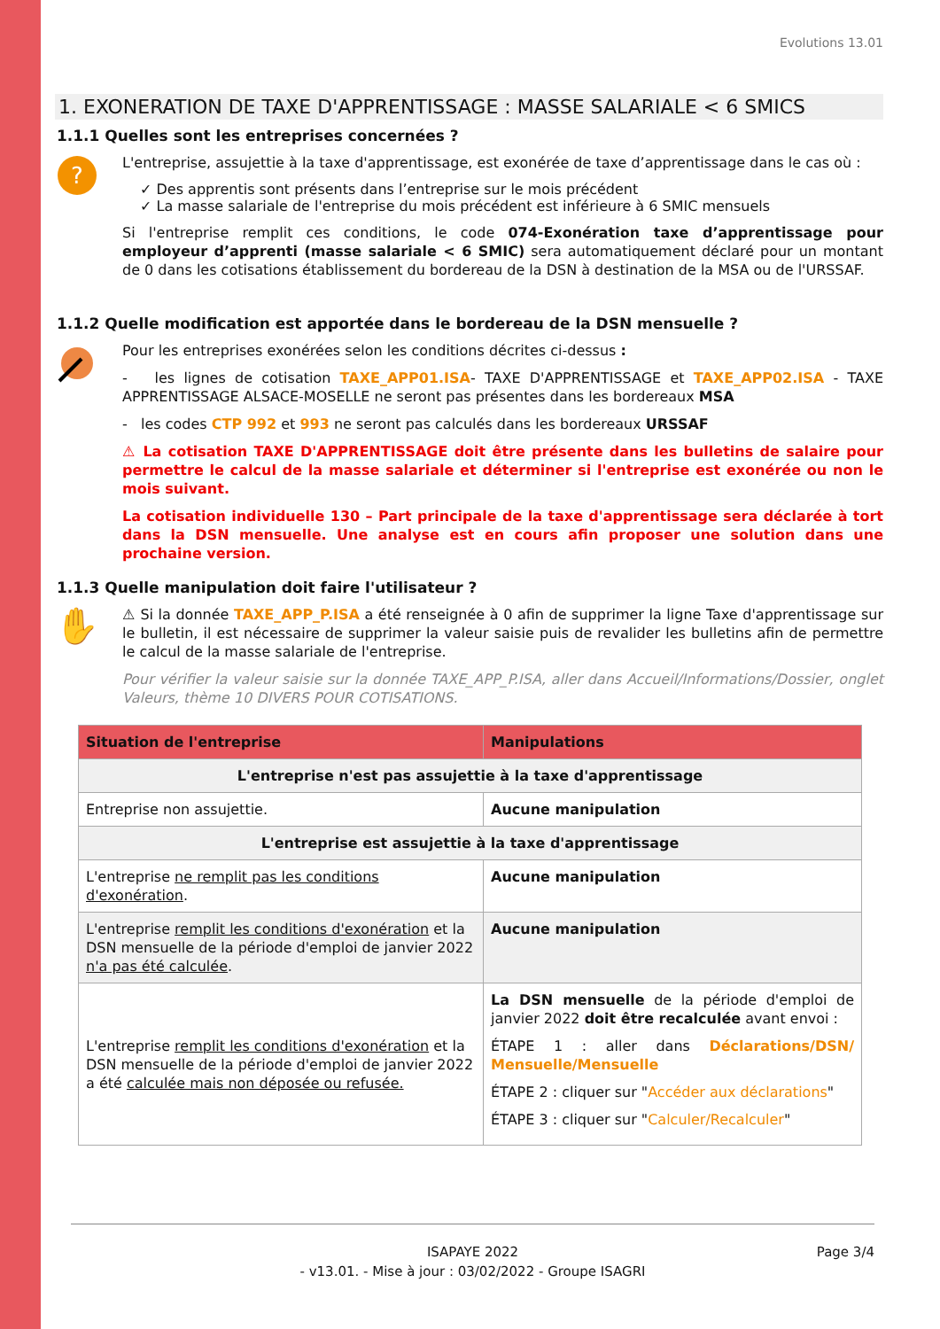Evolutions 13.01
1. EXONERATION DE TAXE D'APPRENTISSAGE : MASSE SALARIALE < 6 SMICS
1.1.1 Quelles sont les entreprises concernées ?
?
L'entreprise, assujettie à la taxe d'apprentissage, est exonérée de taxe d’apprentissage dans le cas où :
✓ Des apprentis sont présents dans l’entreprise sur le mois précédent
✓ La masse salariale de l'entreprise du mois précédent est inférieure à 6 SMIC mensuels
Si l'entreprise remplit ces conditions, le code 074-Exonération taxe d’apprentissage pour employeur d’apprenti (masse salariale < 6 SMIC) sera automatiquement déclaré pour un montant de 0 dans les cotisations établissement du bordereau de la DSN à destination de la MSA ou de l'URSSAF.
1.1.2 Quelle modification est apportée dans le bordereau de la DSN mensuelle ?
Pour les entreprises exonérées selon les conditions décrites ci-dessus :
- les lignes de cotisation TAXE_APP01.ISA- TAXE D'APPRENTISSAGE et TAXE_APP02.ISA - TAXE APPRENTISSAGE ALSACE-MOSELLE ne seront pas présentes dans les bordereaux MSA
- les codes CTP 992 et 993 ne seront pas calculés dans les bordereaux URSSAF
⚠ La cotisation TAXE D'APPRENTISSAGE doit être présente dans les bulletins de salaire pour permettre le calcul de la masse salariale et déterminer si l'entreprise est exonérée ou non le mois suivant.
La cotisation individuelle 130 – Part principale de la taxe d'apprentissage sera déclarée à tort dans la DSN mensuelle. Une analyse est en cours afin proposer une solution dans une prochaine version.
1.1.3 Quelle manipulation doit faire l'utilisateur ?
✋
⚠ Si la donnée TAXE_APP_P.ISA a été renseignée à 0 afin de supprimer la ligne Taxe d'apprentissage sur le bulletin, il est nécessaire de supprimer la valeur saisie puis de revalider les bulletins afin de permettre le calcul de la masse salariale de l'entreprise.
Pour vérifier la valeur saisie sur la donnée TAXE_APP_P.ISA, aller dans Accueil/Informations/Dossier, onglet Valeurs, thème 10 DIVERS POUR COTISATIONS.
| Situation de l'entreprise | Manipulations |
| --- | --- |
| L'entreprise n'est pas assujettie à la taxe d'apprentissage | |
| Entreprise non assujettie. | Aucune manipulation |
| L'entreprise est assujettie à la taxe d'apprentissage | |
| L'entreprise ne remplit pas les conditions d'exonération . | Aucune manipulation |
| L'entreprise remplit les conditions d'exonération et la DSN mensuelle de la période d'emploi de janvier 2022 n'a pas été calculée . | Aucune manipulation |
| L'entreprise remplit les conditions d'exonération et la DSN mensuelle de la période d'emploi de janvier 2022 a été calculée mais non déposée ou refusée. | La DSN mensuelle de la période d'emploi de janvier 2022 doit être recalculée avant envoi : ÉTAPE 1 : aller dans Déclarations/DSN/ Mensuelle/Mensuelle ÉTAPE 2 : cliquer sur " Accéder aux déclarations " ÉTAPE 3 : cliquer sur " Calculer/Recalculer " |
ISAPAYE 2022 Page 3/4
- v13.01. - Mise à jour : 03/02/2022 - Groupe ISAGRI